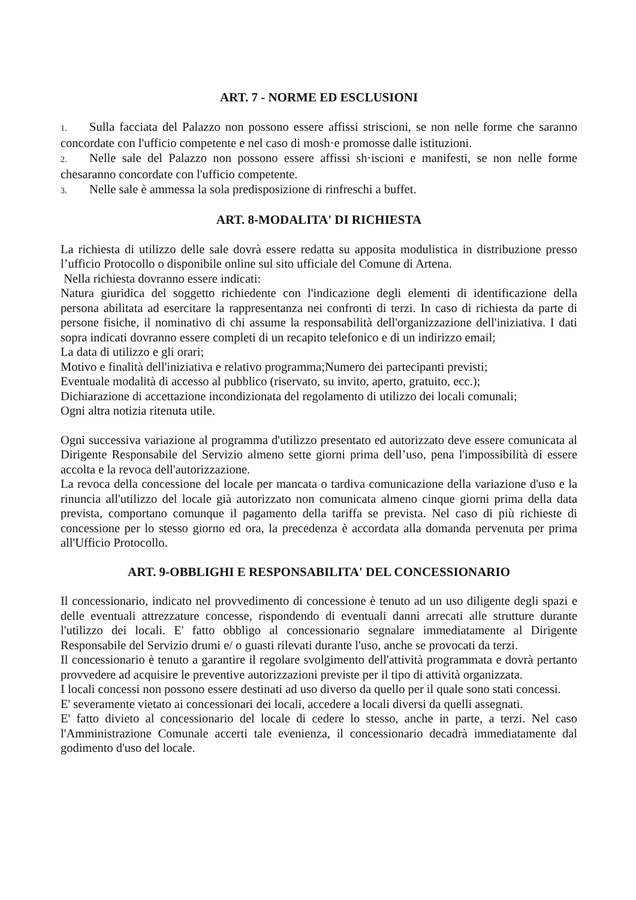ART. 7 - NORME ED ESCLUSIONI
1. Sulla facciata del Palazzo non possono essere affissi striscioni, se non nelle forme che saranno concordate con l'ufficio competente e nel caso di mosh·e promosse dalle istituzioni.
2. Nelle sale del Palazzo non possono essere affissi sh·iscioni e manifesti, se non nelle forme chesaranno concordate con l'ufficio competente.
3. Nelle sale è ammessa la sola predisposizione di rinfreschi a buffet.
ART. 8-MODALITA' DI RICHIESTA
La richiesta di utilizzo delle sale dovrà essere redatta su apposita modulistica in distribuzione presso l’ufficio Protocollo o disponibile online sul sito ufficiale del Comune di Artena.
Nella richiesta dovranno essere indicati:
Natura giuridica del soggetto richiedente con l'indicazione degli elementi di identificazione della persona abilitata ad esercitare la rappresentanza nei confronti di terzi. In caso di richiesta da parte di persone fisiche, il nominativo di chi assume la responsabilità dell'organizzazione dell'iniziativa. I dati sopra indicati dovranno essere completi di un recapito telefonico e di un indirizzo email;
La data di utilizzo e gli orari;
Motivo e finalità dell'iniziativa e relativo programma;Numero dei partecipanti previsti;
Eventuale modalità di accesso al pubblico (riservato, su invito, aperto, gratuito, ecc.);
Dichiarazione di accettazione incondizionata del regolamento di utilizzo dei locali comunali;
Ogni altra notizia ritenuta utile.
Ogni successiva variazione al programma d'utilìzzo presentato ed autorizzato deve essere comunicata al Dirigente Responsabile del Servizio almeno sette giorni prima dell’uso, pena l'impossibilità di essere accolta e la revoca dell'autorizzazione.
La revoca della concessione del locale per mancata o tardiva comunicazione della variazione d'uso e la rinuncia all'utilizzo del locale già autorizzato non comunicata almeno cinque giorni prima della data prevista, comportano comunque il pagamento della tariffa se prevista. Nel caso di più richieste di concessione per lo stesso giorno ed ora, la precedenza è accordata alla domanda pervenuta per prima all'Ufficio Protocollo.
ART. 9-OBBLIGHI E RESPONSABILITA' DEL CONCESSIONARIO
Il concessionario, indicato nel provvedimento di concessione è tenuto ad un uso diligente degli spazi e delle eventuali attrezzature concesse, rispondendo di eventuali danni arrecati alle strutture durante l'utilizzo dei locali. E' fatto obbligo al concessionario segnalare immediatamente al Dirigente Responsabile del Servizio drumi e/ o guasti rilevati durante l'uso, anche se provocati da terzi.
Il concessionario è tenuto a garantire il regolare svolgimento dell'attività programmata e dovrà pertanto provvedere ad acquisire le preventive autorizzazioni previste per il tipo di attività organizzata.
I locali concessi non possono essere destinati ad uso diverso da quello per il quale sono stati concessi.
E' severamente vietato ai concessionari dei locali, accedere a locali diversi da quelli assegnati.
E' fatto divieto al concessionario del locale di cedere lo stesso, anche in parte, a terzi. Nel caso l'Amministrazione Comunale accerti tale evenienza, il concessionario decadrà immediatamente dal godimento d'uso del locale.